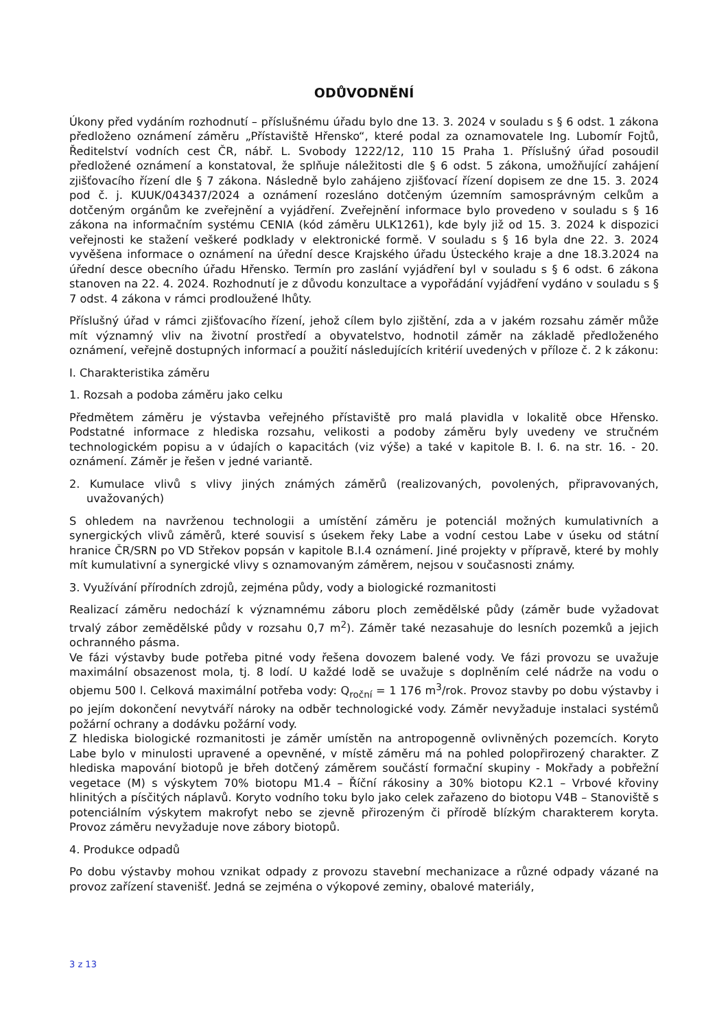ODŮVODNĚNÍ
Úkony před vydáním rozhodnutí – příslušnému úřadu bylo dne 13. 3. 2024 v souladu s § 6 odst. 1 zákona předloženo oznámení záměru „Přístaviště Hřensko“, které podal za oznamovatele Ing. Lubomír Fojtů, Ředitelství vodních cest ČR, nábř. L. Svobody 1222/12, 110 15 Praha 1. Příslušný úřad posoudil předložené oznámení a konstatoval, že splňuje náležitosti dle § 6 odst. 5 zákona, umožňující zahájení zjišťovacího řízení dle § 7 zákona. Následně bylo zahájeno zjišťovací řízení dopisem ze dne 15. 3. 2024 pod č. j. KUUK/043437/2024 a oznámení rozesláno dotčeným územním samosprávným celkům a dotčeným orgánům ke zveřejnění a vyjádření. Zveřejnění informace bylo provedeno v souladu s § 16 zákona na informačním systému CENIA (kód záměru ULK1261), kde byly již od 15. 3. 2024 k dispozici veřejnosti ke stažení veškeré podklady v elektronické formě. V souladu s § 16 byla dne 22. 3. 2024 vyvěšena informace o oznámení na úřední desce Krajského úřadu Ústeckého kraje a dne 18.3.2024 na úřední desce obecního úřadu Hřensko. Termín pro zaslání vyjádření byl v souladu s § 6 odst. 6 zákona stanoven na 22. 4. 2024. Rozhodnutí je z důvodu konzultace a vypořádání vyjádření vydáno v souladu s § 7 odst. 4 zákona v rámci prodloužené lhůty.
Příslušný úřad v rámci zjišťovacího řízení, jehož cílem bylo zjištění, zda a v jakém rozsahu záměr může mít významný vliv na životní prostředí a obyvatelstvo, hodnotil záměr na základě předloženého oznámení, veřejně dostupných informací a použití následujících kritérií uvedených v příloze č. 2 k zákonu:
I. Charakteristika záměru
1. Rozsah a podoba záměru jako celku
Předmětem záměru je výstavba veřejného přístaviště pro malá plavidla v lokalitě obce Hřensko. Podstatné informace z hlediska rozsahu, velikosti a podoby záměru byly uvedeny ve stručném technologickém popisu a v údajích o kapacitách (viz výše) a také v kapitole B. I. 6. na str. 16. - 20. oznámení. Záměr je řešen v jedné variantě.
2. Kumulace vlivů s vlivy jiných známých záměrů (realizovaných, povolených, připravovaných, uvažovaných)
S ohledem na navrženou technologii a umístění záměru je potenciál možných kumulativních a synergických vlivů záměrů, které souvisí s úsekem řeky Labe a vodní cestou Labe v úseku od státní hranice ČR/SRN po VD Střekov popsán v kapitole B.I.4 oznámení. Jiné projekty v přípravě, které by mohly mít kumulativní a synergické vlivy s oznamovaným záměrem, nejsou v současnosti známy.
3. Využívání přírodních zdrojů, zejména půdy, vody a biologické rozmanitosti
Realizací záměru nedochází k významnému záboru ploch zemědělské půdy (záměr bude vyžadovat trvalý zábor zemědělské půdy v rozsahu 0,7 m<sup>2</sup>). Záměr také nezasahuje do lesních pozemků a jejich ochranného pásma.
Ve fázi výstavby bude potřeba pitné vody řešena dovozem balené vody. Ve fázi provozu se uvažuje maximální obsazenost mola, tj. 8 lodí. U každé lodě se uvažuje s doplněním celé nádrže na vodu o objemu 500 l. Celková maximální potřeba vody: Q<sub>roční</sub> = 1 176 m<sup>3</sup>/rok. Provoz stavby po dobu výstavby i po jejím dokončení nevytváří nároky na odběr technologické vody. Záměr nevyžaduje instalaci systémů požární ochrany a dodávku požární vody.
Z hlediska biologické rozmanitosti je záměr umístěn na antropogenně ovlivněných pozemcích. Koryto Labe bylo v minulosti upravené a opevněné, v místě záměru má na pohled polopřirozený charakter. Z hlediska mapování biotopů je břeh dotčený záměrem součástí formační skupiny - Mokřady a pobřežní vegetace (M) s výskytem 70% biotopu M1.4 – Říční rákosiny a 30% biotopu K2.1 – Vrbové křoviny hlinitých a písčitých náplavů. Koryto vodního toku bylo jako celek zařazeno do biotopu V4B – Stanoviště s potenciálním výskytem makrofyt nebo se zjevně přirozeným či přírodě blízkým charakterem koryta. Provoz záměru nevyžaduje nove zábory biotopů.
4. Produkce odpadů
Po dobu výstavby mohou vznikat odpady z provozu stavební mechanizace a různé odpady vázané na provoz zařízení stavenišť. Jedná se zejména o výkopové zeminy, obalové materiály,
3 z 13